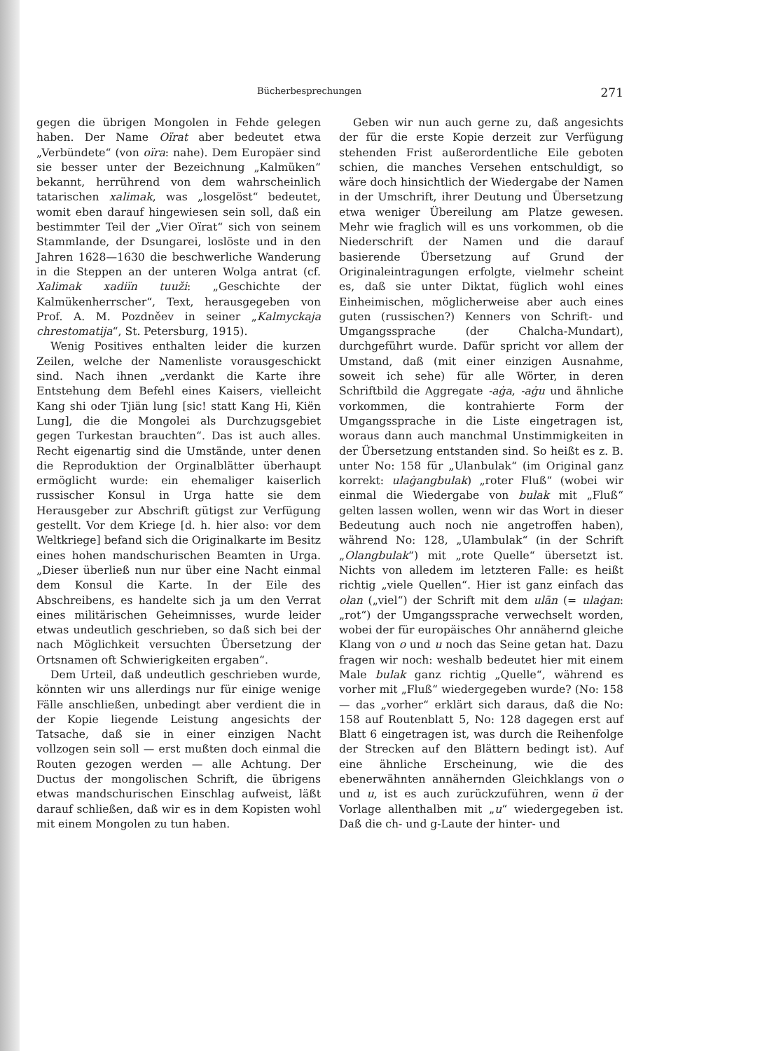Bücherbesprechungen 271
gegen die übrigen Mongolen in Fehde gelegen haben. Der Name Oïrat aber bedeutet etwa „Verbündete“ (von oïra: nahe). Dem Europäer sind sie besser unter der Bezeichnung „Kalmüken“ bekannt, herrührend von dem wahrscheinlich tatarischen xalimak, was „losgelöst“ bedeutet, womit eben darauf hingewiesen sein soll, daß ein bestimmter Teil der „Vier Oïrat“ sich von seinem Stammlande, der Dsungarei, loslöste und in den Jahren 1628—1630 die beschwerliche Wanderung in die Steppen an der unteren Wolga antrat (cf. Xalimak xadiïn tuuži: „Geschichte der Kalmükenherrscher“, Text, herausgegeben von Prof. A. M. Pozdněev in seiner „Kalmyckaja chrestomatija“, St. Petersburg, 1915).
Wenig Positives enthalten leider die kurzen Zeilen, welche der Namenliste vorausgeschickt sind. Nach ihnen „verdankt die Karte ihre Entstehung dem Befehl eines Kaisers, vielleicht Kang shi oder Tjiän lung [sic! statt Kang Hi, Kiën Lung], die die Mongolei als Durchzugsgebiet gegen Turkestan brauchten“. Das ist auch alles. Recht eigenartig sind die Umstände, unter denen die Reproduktion der Orginalblätter überhaupt ermöglicht wurde: ein ehemaliger kaiserlich russischer Konsul in Urga hatte sie dem Herausgeber zur Abschrift gütigst zur Verfügung gestellt. Vor dem Kriege [d. h. hier also: vor dem Weltkriege] befand sich die Originalkarte im Besitz eines hohen mandschurischen Beamten in Urga. „Dieser überließ nun nur über eine Nacht einmal dem Konsul die Karte. In der Eile des Abschreibens, es handelte sich ja um den Verrat eines militärischen Geheimnisses, wurde leider etwas undeutlich geschrieben, so daß sich bei der nach Möglichkeit versuchten Übersetzung der Ortsnamen oft Schwierigkeiten ergaben“.
Dem Urteil, daß undeutlich geschrieben wurde, könnten wir uns allerdings nur für einige wenige Fälle anschließen, unbedingt aber verdient die in der Kopie liegende Leistung angesichts der Tatsache, daß sie in einer einzigen Nacht vollzogen sein soll — erst mußten doch einmal die Routen gezogen werden — alle Achtung. Der Ductus der mongolischen Schrift, die übrigens etwas mandschurischen Einschlag aufweist, läßt darauf schließen, daß wir es in dem Kopisten wohl mit einem Mongolen zu tun haben.
Geben wir nun auch gerne zu, daß angesichts der für die erste Kopie derzeit zur Verfügung stehenden Frist außerordentliche Eile geboten schien, die manches Versehen entschuldigt, so wäre doch hinsichtlich der Wiedergabe der Namen in der Umschrift, ihrer Deutung und Übersetzung etwa weniger Übereilung am Platze gewesen. Mehr wie fraglich will es uns vorkommen, ob die Niederschrift der Namen und die darauf basierende Übersetzung auf Grund der Originaleintragungen erfolgte, vielmehr scheint es, daß sie unter Diktat, füglich wohl eines Einheimischen, möglicherweise aber auch eines guten (russischen?) Kenners von Schrift- und Umgangssprache (der Chalcha-Mundart), durchgeführt wurde. Dafür spricht vor allem der Umstand, daß (mit einer einzigen Ausnahme, soweit ich sehe) für alle Wörter, in deren Schriftbild die Aggregate -aġa, -aġu und ähnliche vorkommen, die kontrahierte Form der Umgangssprache in die Liste eingetragen ist, woraus dann auch manchmal Unstimmigkeiten in der Übersetzung entstanden sind. So heißt es z. B. unter No: 158 für „Ulanbulak“ (im Original ganz korrekt: ulaġangbulak) „roter Fluß“ (wobei wir einmal die Wiedergabe von bulak mit „Fluß“ gelten lassen wollen, wenn wir das Wort in dieser Bedeutung auch noch nie angetroffen haben), während No: 128, „Ulambulak“ (in der Schrift „Olangbulak“) mit „rote Quelle“ übersetzt ist. Nichts von alledem im letzteren Falle: es heißt richtig „viele Quellen“. Hier ist ganz einfach das olan („viel“) der Schrift mit dem ulān (= ulaġan: „rot“) der Umgangssprache verwechselt worden, wobei der für europäisches Ohr annähernd gleiche Klang von o und u noch das Seine getan hat. Dazu fragen wir noch: weshalb bedeutet hier mit einem Male bulak ganz richtig „Quelle“, während es vorher mit „Fluß“ wiedergegeben wurde? (No: 158 — das „vorher“ erklärt sich daraus, daß die No: 158 auf Routenblatt 5, No: 128 dagegen erst auf Blatt 6 eingetragen ist, was durch die Reihenfolge der Strecken auf den Blättern bedingt ist). Auf eine ähnliche Erscheinung, wie die des ebenerwähnten annähernden Gleichklangs von o und u, ist es auch zurückzuführen, wenn ü der Vorlage allenthalben mit „u“ wiedergegeben ist. Daß die ch- und g-Laute der hinter- und